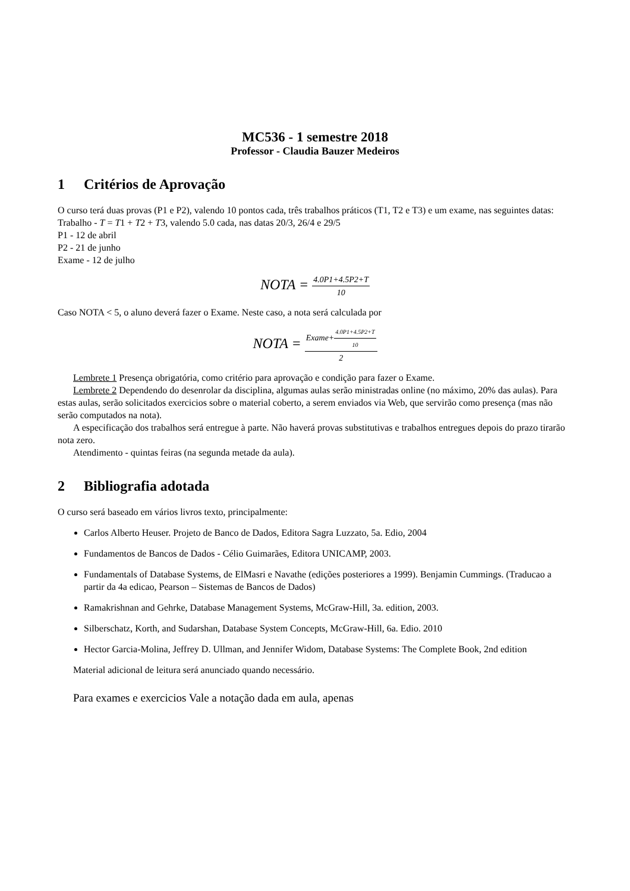MC536 - 1 semestre 2018
Professor - Claudia Bauzer Medeiros
1 Critérios de Aprovação
O curso terá duas provas (P1 e P2), valendo 10 pontos cada, três trabalhos práticos (T1, T2 e T3) e um exame, nas seguintes datas:
Trabalho - T = T1 + T2 + T3, valendo 5.0 cada, nas datas 20/3, 26/4 e 29/5
P1 - 12 de abril
P2 - 21 de junho
Exame - 12 de julho
NOTA = 4.0P1+4.5P2+T 10
Caso NOTA < 5, o aluno deverá fazer o Exame. Neste caso, a nota será calculada por
NOTA = Exame+4.0P1+4.5P2+T 10 2
Lembrete 1 Presença obrigatória, como critério para aprovação e condição para fazer o Exame.
Lembrete 2 Dependendo do desenrolar da disciplina, algumas aulas serão ministradas online (no máximo, 20% das aulas). Para estas aulas, serão solicitados exercicios sobre o material coberto, a serem enviados via Web, que servirão como presença (mas não serão computados na nota).
A especificação dos trabalhos será entregue à parte. Não haverá provas substitutivas e trabalhos entregues depois do prazo tirarão nota zero.
Atendimento - quintas feiras (na segunda metade da aula).
2 Bibliografia adotada
O curso será baseado em vários livros texto, principalmente:
Carlos Alberto Heuser. Projeto de Banco de Dados, Editora Sagra Luzzato, 5a. Edio, 2004
Fundamentos de Bancos de Dados - Célio Guimarães, Editora UNICAMP, 2003.
Fundamentals of Database Systems, de ElMasri e Navathe (edições posteriores a 1999). Benjamin Cummings. (Traducao a partir da 4a edicao, Pearson – Sistemas de Bancos de Dados)
Ramakrishnan and Gehrke, Database Management Systems, McGraw-Hill, 3a. edition, 2003.
Silberschatz, Korth, and Sudarshan, Database System Concepts, McGraw-Hill, 6a. Edio. 2010
Hector Garcia-Molina, Jeffrey D. Ullman, and Jennifer Widom, Database Systems: The Complete Book, 2nd edition
Material adicional de leitura será anunciado quando necessário.
Para exames e exercicios Vale a notação dada em aula, apenas